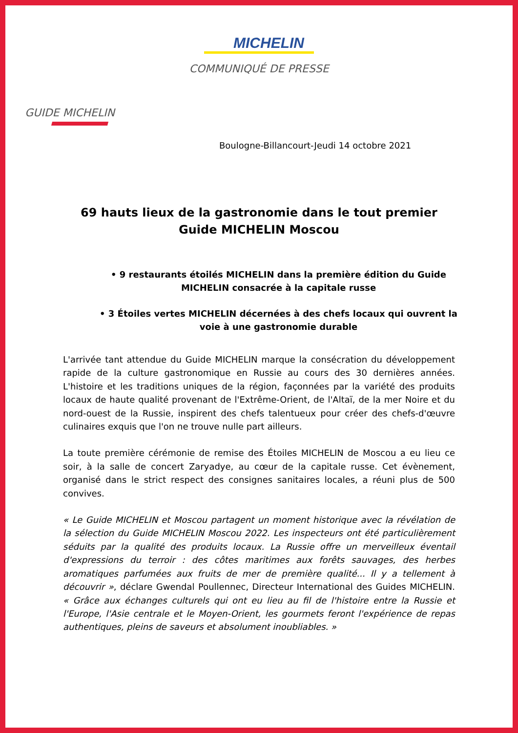MICHELIN
COMMUNIQUÉ DE PRESSE
GUIDE MICHELIN
Boulogne-Billancourt-Jeudi 14 octobre 2021
69 hauts lieux de la gastronomie dans le tout premier
Guide MICHELIN Moscou
• 9 restaurants étoilés MICHELIN dans la première édition du Guide MICHELIN consacrée à la capitale russe
• 3 Étoiles vertes MICHELIN décernées à des chefs locaux qui ouvrent la voie à une gastronomie durable
L'arrivée tant attendue du Guide MICHELIN marque la consécration du développement rapide de la culture gastronomique en Russie au cours des 30 dernières années. L'histoire et les traditions uniques de la région, façonnées par la variété des produits locaux de haute qualité provenant de l'Extrême-Orient, de l'Altaï, de la mer Noire et du nord-ouest de la Russie, inspirent des chefs talentueux pour créer des chefs-d'œuvre culinaires exquis que l'on ne trouve nulle part ailleurs.
La toute première cérémonie de remise des Étoiles MICHELIN de Moscou a eu lieu ce soir, à la salle de concert Zaryadye, au cœur de la capitale russe. Cet évènement, organisé dans le strict respect des consignes sanitaires locales, a réuni plus de 500 convives.
« Le Guide MICHELIN et Moscou partagent un moment historique avec la révélation de la sélection du Guide MICHELIN Moscou 2022. Les inspecteurs ont été particulièrement séduits par la qualité des produits locaux. La Russie offre un merveilleux éventail d'expressions du terroir : des côtes maritimes aux forêts sauvages, des herbes aromatiques parfumées aux fruits de mer de première qualité... Il y a tellement à découvrir », déclare Gwendal Poullennec, Directeur International des Guides MICHELIN. « Grâce aux échanges culturels qui ont eu lieu au fil de l'histoire entre la Russie et l'Europe, l'Asie centrale et le Moyen-Orient, les gourmets feront l'expérience de repas authentiques, pleins de saveurs et absolument inoubliables. »